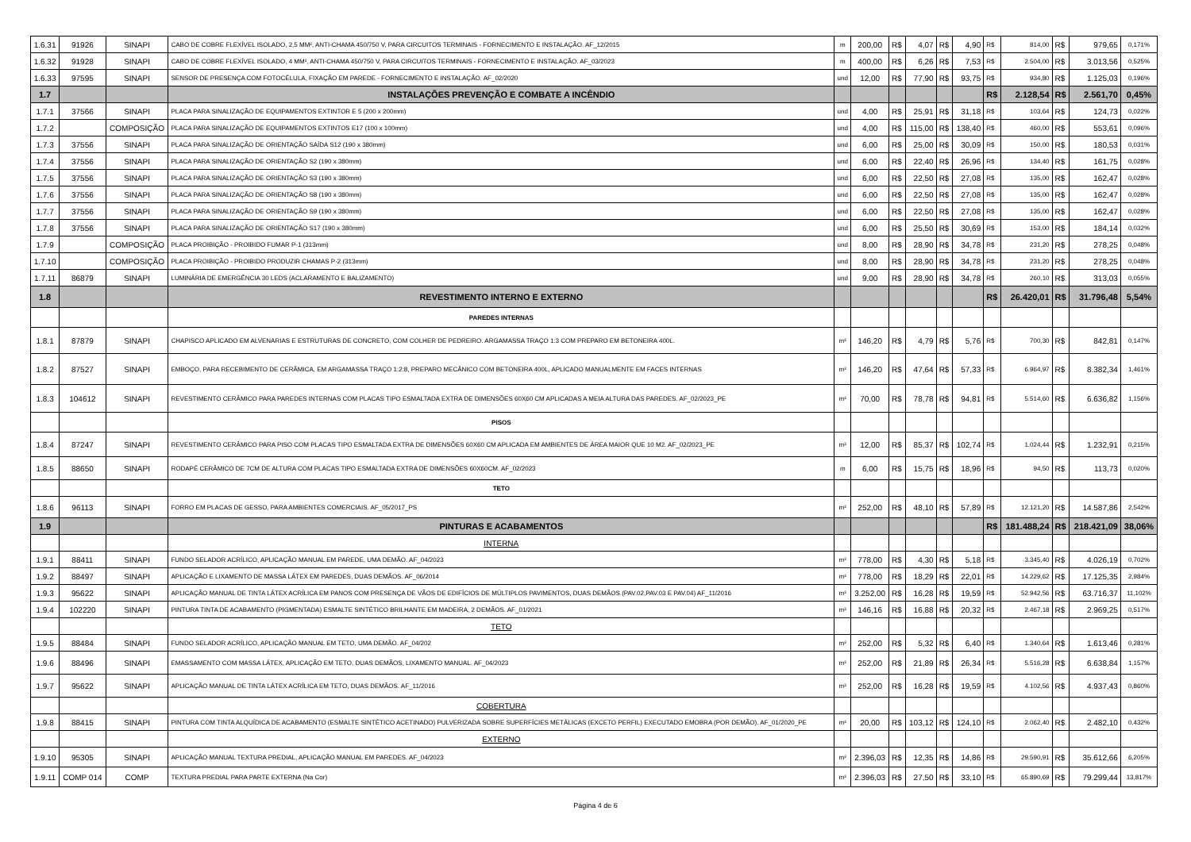| 1.6.31 | 91926 | SINAPI | CABO DE COBRE FLEXÍVEL ISOLADO, 2,5 MM², ANTI-CHAMA 450/750 V, PARA CIRCUITOS TERMINAIS - FORNECIMENTO E INSTALAÇÃO. AF_12/2015 | m | 200,00 | R$ | 4,07 | R$ | 4,90 | R$ | 814,00 | R$ | 979,65 | 0,171% |
| 1.6.32 | 91928 | SINAPI | CABO DE COBRE FLEXÍVEL ISOLADO, 4 MM², ANTI-CHAMA 450/750 V, PARA CIRCUITOS TERMINAIS - FORNECIMENTO E INSTALAÇÃO. AF_03/2023 | m | 400,00 | R$ | 6,26 | R$ | 7,53 | R$ | 2.504,00 | R$ | 3.013,56 | 0,525% |
| 1.6.33 | 97595 | SINAPI | SENSOR DE PRESENÇA COM FOTOCÉLULA, FIXAÇÃO EM PAREDE - FORNECIMENTO E INSTALAÇÃO. AF_02/2020 | und | 12,00 | R$ | 77,90 | R$ | 93,75 | R$ | 934,80 | R$ | 1.125,03 | 0,196% |
| 1.7 | | | INSTALAÇÕES PREVENÇÃO E COMBATE A INCÊNDIO | | | | | | | R$ | 2.128,54 | R$ | 2.561,70 | 0,45% |
| 1.7.1 | 37566 | SINAPI | PLACA PARA SINALIZAÇÃO DE EQUIPAMENTOS EXTINTOR E 5 (200 x 200mm) | und | 4,00 | R$ | 25,91 | R$ | 31,18 | R$ | 103,64 | R$ | 124,73 | 0,022% |
| 1.7.2 | | COMPOSIÇÃO | PLACA PARA SINALIZAÇÃO DE EQUIPAMENTOS EXTINTOS E17 (100 x 100mm) | und | 4,00 | R$ | 115,00 | R$ | 138,40 | R$ | 460,00 | R$ | 553,61 | 0,096% |
| 1.7.3 | 37556 | SINAPI | PLACA PARA SINALIZAÇÃO DE ORIENTAÇÃO SAÍDA S12 (190 x 380mm) | und | 6,00 | R$ | 25,00 | R$ | 30,09 | R$ | 150,00 | R$ | 180,53 | 0,031% |
| 1.7.4 | 37556 | SINAPI | PLACA PARA SINALIZAÇÃO DE ORIENTAÇÃO S2 (190 x 380mm) | und | 6,00 | R$ | 22,40 | R$ | 26,96 | R$ | 134,40 | R$ | 161,75 | 0,028% |
| 1.7.5 | 37556 | SINAPI | PLACA PARA SINALIZAÇÃO DE ORIENTAÇÃO S3 (190 x 380mm) | und | 6,00 | R$ | 22,50 | R$ | 27,08 | R$ | 135,00 | R$ | 162,47 | 0,028% |
| 1.7.6 | 37556 | SINAPI | PLACA PARA SINALIZAÇÃO DE ORIENTAÇÃO S8 (190 x 380mm) | und | 6,00 | R$ | 22,50 | R$ | 27,08 | R$ | 135,00 | R$ | 162,47 | 0,028% |
| 1.7.7 | 37556 | SINAPI | PLACA PARA SINALIZAÇÃO DE ORIENTAÇÃO S9 (190 x 380mm) | und | 6,00 | R$ | 22,50 | R$ | 27,08 | R$ | 135,00 | R$ | 162,47 | 0,028% |
| 1.7.8 | 37556 | SINAPI | PLACA PARA SINALIZAÇÃO DE ORIENTAÇÃO S17 (190 x 380mm) | und | 6,00 | R$ | 25,50 | R$ | 30,69 | R$ | 153,00 | R$ | 184,14 | 0,032% |
| 1.7.9 | | COMPOSIÇÃO | PLACA PROIBIÇÃO - PROIBIDO FUMAR P-1 (313mm) | und | 8,00 | R$ | 28,90 | R$ | 34,78 | R$ | 231,20 | R$ | 278,25 | 0,048% |
| 1.7.10 | | COMPOSIÇÃO | PLACA PROIBIÇÃO - PROIBIDO PRODUZIR CHAMAS P-2 (313mm) | und | 8,00 | R$ | 28,90 | R$ | 34,78 | R$ | 231,20 | R$ | 278,25 | 0,048% |
| 1.7.11 | 86879 | SINAPI | LUMINÁRIA DE EMERGÊNCIA 30 LEDS (ACLARAMENTO E BALIZAMENTO) | und | 9,00 | R$ | 28,90 | R$ | 34,78 | R$ | 260,10 | R$ | 313,03 | 0,055% |
| 1.8 | | | REVESTIMENTO INTERNO E EXTERNO | | | | | | | R$ | 26.420,01 | R$ | 31.796,48 | 5,54% |
| | | | PAREDES INTERNAS | | | | | | | | | | | |
| 1.8.1 | 87879 | SINAPI | CHAPISCO APLICADO EM ALVENARIAS E ESTRUTURAS DE CONCRETO, COM COLHER DE PEDREIRO. ARGAMASSA TRAÇO 1:3 COM PREPARO EM BETONEIRA 400L. | m² | 146,20 | R$ | 4,79 | R$ | 5,76 | R$ | 700,30 | R$ | 842,81 | 0,147% |
| 1.8.2 | 87527 | SINAPI | EMBOÇO, PARA RECEBIMENTO DE CERÂMICA, EM ARGAMASSA TRAÇO 1:2:8, PREPARO MECÂNICO COM BETONEIRA 400L, APLICADO MANUALMENTE EM FACES INTERNAS | m² | 146,20 | R$ | 47,64 | R$ | 57,33 | R$ | 6.964,97 | R$ | 8.382,34 | 1,461% |
| 1.8.3 | 104612 | SINAPI | REVESTIMENTO CERÂMICO PARA PAREDES INTERNAS COM PLACAS TIPO ESMALTADA EXTRA DE DIMENSÕES 60X60 CM APLICADAS A MEIA ALTURA DAS PAREDES. AF_02/2023_PE | m² | 70,00 | R$ | 78,78 | R$ | 94,81 | R$ | 5.514,60 | R$ | 6.636,82 | 1,156% |
| | | | PISOS | | | | | | | | | | | |
| 1.8.4 | 87247 | SINAPI | REVESTIMENTO CERÂMICO PARA PISO COM PLACAS TIPO ESMALTADA EXTRA DE DIMENSÕES 60X60 CM APLICADA EM AMBIENTES DE ÁREA MAIOR QUE 10 M2. AF_02/2023_PE | m² | 12,00 | R$ | 85,37 | R$ | 102,74 | R$ | 1.024,44 | R$ | 1.232,91 | 0,215% |
| 1.8.5 | 88650 | SINAPI | RODAPÉ CERÂMICO DE 7CM DE ALTURA COM PLACAS TIPO ESMALTADA EXTRA DE DIMENSÕES 60X60CM. AF_02/2023 | m | 6,00 | R$ | 15,75 | R$ | 18,96 | R$ | 94,50 | R$ | 113,73 | 0,020% |
| | | | TETO | | | | | | | | | | | |
| 1.8.6 | 96113 | SINAPI | FORRO EM PLACAS DE GESSO, PARA AMBIENTES COMERCIAIS. AF_05/2017_PS | m² | 252,00 | R$ | 48,10 | R$ | 57,89 | R$ | 12.121,20 | R$ | 14.587,86 | 2,542% |
| 1.9 | | | PINTURAS E ACABAMENTOS | | | | | | | R$ | 181.488,24 | R$ | 218.421,09 | 38,06% |
| | | | INTERNA | | | | | | | | | | | |
| 1.9.1 | 88411 | SINAPI | FUNDO SELADOR ACRÍLICO, APLICAÇÃO MANUAL EM PAREDE, UMA DEMÃO. AF_04/2023 | m² | 778,00 | R$ | 4,30 | R$ | 5,18 | R$ | 3.345,40 | R$ | 4.026,19 | 0,702% |
| 1.9.2 | 88497 | SINAPI | APLICAÇÃO E LIXAMENTO DE MASSA LÁTEX EM PAREDES, DUAS DEMÃOS. AF_06/2014 | m² | 778,00 | R$ | 18,29 | R$ | 22,01 | R$ | 14.229,62 | R$ | 17.125,35 | 2,984% |
| 1.9.3 | 95622 | SINAPI | APLICAÇÃO MANUAL DE TINTA LÁTEX ACRÍLICA EM PANOS COM PRESENÇA DE VÃOS DE EDIFÍCIOS DE MÚLTIPLOS PAVIMENTOS, DUAS DEMÃOS.(PAV.02,PAV.03 E PAV.04) AF_11/2016 | m² | 3.252,00 | R$ | 16,28 | R$ | 19,59 | R$ | 52.942,56 | R$ | 63.716,37 | 11,102% |
| 1.9.4 | 102220 | SINAPI | PINTURA TINTA DE ACABAMENTO (PIGMENTADA) ESMALTE SINTÉTICO BRILHANTE EM MADEIRA, 2 DEMÃOS. AF_01/2021 | m² | 146,16 | R$ | 16,88 | R$ | 20,32 | R$ | 2.467,18 | R$ | 2.969,25 | 0,517% |
| | | | TETO | | | | | | | | | | | |
| 1.9.5 | 88484 | SINAPI | FUNDO SELADOR ACRÍLICO, APLICAÇÃO MANUAL EM TETO, UMA DEMÃO. AF_04/202 | m² | 252,00 | R$ | 5,32 | R$ | 6,40 | R$ | 1.340,64 | R$ | 1.613,46 | 0,281% |
| 1.9.6 | 88496 | SINAPI | EMASSAMENTO COM MASSA LÁTEX, APLICAÇÃO EM TETO, DUAS DEMÃOS, LIXAMENTO MANUAL. AF_04/2023 | m² | 252,00 | R$ | 21,89 | R$ | 26,34 | R$ | 5.516,28 | R$ | 6.638,84 | 1,157% |
| 1.9.7 | 95622 | SINAPI | APLICAÇÃO MANUAL DE TINTA LÁTEX ACRÍLICA EM TETO, DUAS DEMÃOS. AF_11/2016 | m² | 252,00 | R$ | 16,28 | R$ | 19,59 | R$ | 4.102,56 | R$ | 4.937,43 | 0,860% |
| | | | COBERTURA | | | | | | | | | | | |
| 1.9.8 | 88415 | SINAPI | PINTURA COM TINTA ALQUÍDICA DE ACABAMENTO (ESMALTE SINTÉTICO ACETINADO) PULVERIZADA SOBRE SUPERFÍCIES METÁLICAS (EXCETO PERFIL) EXECUTADO EMOBRA (POR DEMÃO). AF_01/2020_PE | m² | 20,00 | R$ | 103,12 | R$ | 124,10 | R$ | 2.062,40 | R$ | 2.482,10 | 0,432% |
| | | | EXTERNO | | | | | | | | | | | |
| 1.9.10 | 95305 | SINAPI | APLICAÇÃO MANUAL TEXTURA PREDIAL, APLICAÇÃO MANUAL EM PAREDES. AF_04/2023 | m² | 2.396,03 | R$ | 12,35 | R$ | 14,86 | R$ | 29.590,91 | R$ | 35.612,66 | 6,205% |
| 1.9.11 | COMP 014 | COMP | TEXTURA PREDIAL PARA PARTE EXTERNA (Na Cor) | m² | 2.396,03 | R$ | 27,50 | R$ | 33,10 | R$ | 65.890,69 | R$ | 79.299,44 | 13,817% |
Página 4 de 6